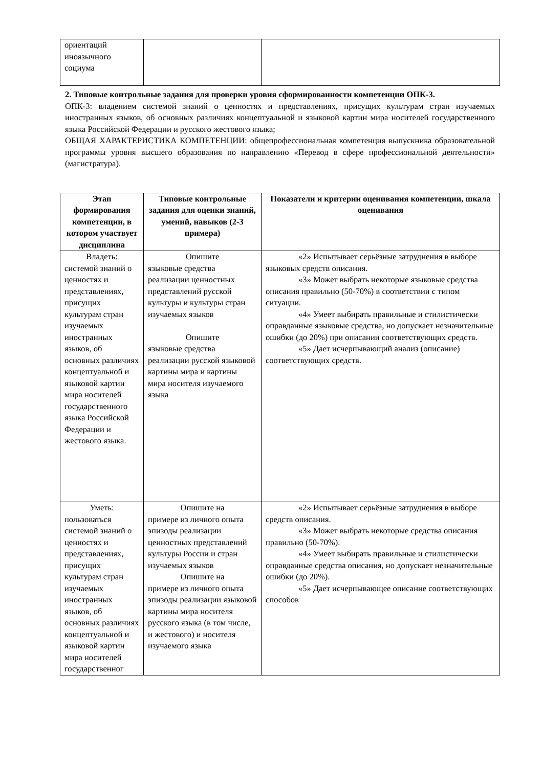| ориентаций иноязычного социума | | |
2. Типовые контрольные задания для проверки уровня сформированности компетенции ОПК-3.
ОПК-3: владением системой знаний о ценностях и представлениях, присущих культурам стран изучаемых иностранных языков, об основных различиях концептуальной и языковой картин мира носителей государственного языка Российской Федерации и русского жестового языка;
ОБЩАЯ ХАРАКТЕРИСТИКА КОМПЕТЕНЦИИ: общепрофессиональная компетенция выпускника образовательной программы уровня высшего образования по направлению «Перевод в сфере профессиональной деятельности» (магистратура).
| Этап формирования компетенции, в котором участвует дисциплина | Типовые контрольные задания для оценки знаний, умений, навыков (2-3 примера) | Показатели и критерии оценивания компетенции, шкала оценивания |
| --- | --- | --- |
| Владеть: системой знаний о ценностях и представлениях, присущих культурам стран изучаемых иностранных языков, об основных различиях концептуальной и языковой картин мира носителей государственного языка Российской Федерации и жестового языка. | Опишите языковые средства реализации ценностных представлений русской культуры и культуры стран изучаемых языков Опишите языковые средства реализации русской языковой картины мира и картины мира носителя изучаемого языка | «2» Испытывает серьёзные затруднения в выборе языковых средств описания. «3» Может выбрать некоторые языковые средства описания правильно (50-70%) в соответствии с типом ситуации. «4» Умеет выбирать правильные и стилистически оправданные языковые средства, но допускает незначительные ошибки (до 20%) при описании соответствующих средств. «5» Дает исчерпывающий анализ (описание) соответствующих средств. |
| Уметь: пользоваться системой знаний о ценностях и представлениях, присущих культурам стран изучаемых иностранных языков, об основных различиях концептуальной и языковой картин мира носителей государственног | Опишите на примере из личного опыта эпизоды реализации ценностных представлений культуры России и стран изучаемых языков Опишите на примере из личного опыта эпизоды реализации языковой картины мира носителя русского языка (в том числе, и жестового) и носителя изучаемого языка | «2» Испытывает серьёзные затруднения в выборе средств описания. «3» Может выбрать некоторые средства описания правильно (50-70%). «4» Умеет выбирать правильные и стилистически оправданные средства описания, но допускает незначительные ошибки (до 20%). «5» Дает исчерпывающее описание соответствующих способов |